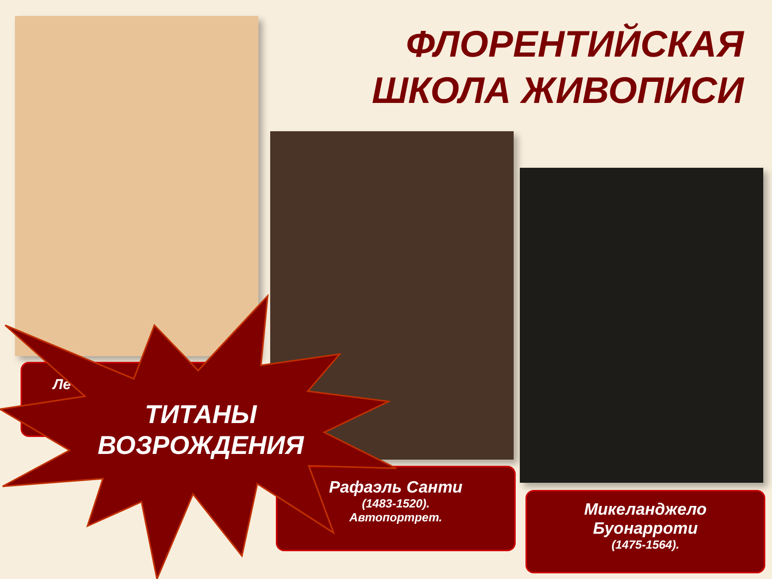ФЛОРЕНТИЙСКАЯ
ШКОЛА ЖИВОПИСИ
Ле
Рафаэль Санти
(1483-1520).
Автопортрет.
Микеланджело
Буонарроти
(1475-1564).
ТИТАНЫ ВОЗРОЖДЕНИЯ